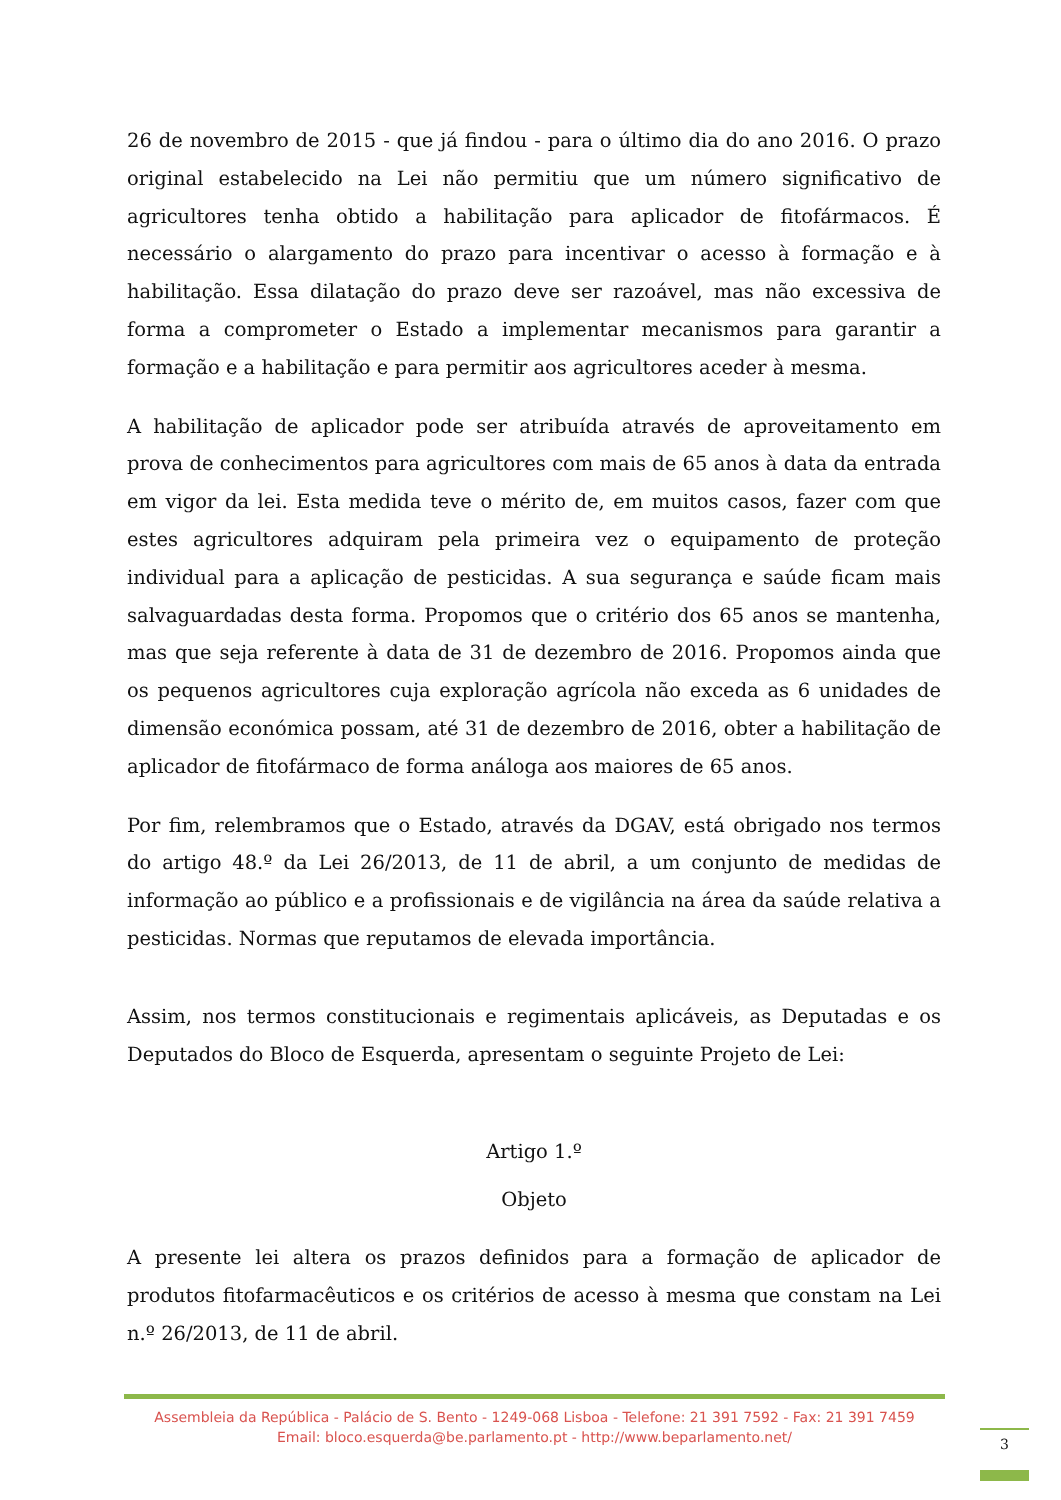26 de novembro de 2015 - que já findou - para o último dia do ano 2016. O prazo original estabelecido na Lei não permitiu que um número significativo de agricultores tenha obtido a habilitação para aplicador de fitofármacos. É necessário o alargamento do prazo para incentivar o acesso à formação e à habilitação. Essa dilatação do prazo deve ser razoável, mas não excessiva de forma a comprometer o Estado a implementar mecanismos para garantir a formação e a habilitação e para permitir aos agricultores aceder à mesma.
A habilitação de aplicador pode ser atribuída através de aproveitamento em prova de conhecimentos para agricultores com mais de 65 anos à data da entrada em vigor da lei. Esta medida teve o mérito de, em muitos casos, fazer com que estes agricultores adquiram pela primeira vez o equipamento de proteção individual para a aplicação de pesticidas. A sua segurança e saúde ficam mais salvaguardadas desta forma. Propomos que o critério dos 65 anos se mantenha, mas que seja referente à data de 31 de dezembro de 2016. Propomos ainda que os pequenos agricultores cuja exploração agrícola não exceda as 6 unidades de dimensão económica possam, até 31 de dezembro de 2016, obter a habilitação de aplicador de fitofármaco de forma análoga aos maiores de 65 anos.
Por fim, relembramos que o Estado, através da DGAV, está obrigado nos termos do artigo 48.º da Lei 26/2013, de 11 de abril, a um conjunto de medidas de informação ao público e a profissionais e de vigilância na área da saúde relativa a pesticidas. Normas que reputamos de elevada importância.
Assim, nos termos constitucionais e regimentais aplicáveis, as Deputadas e os Deputados do Bloco de Esquerda, apresentam o seguinte Projeto de Lei:
Artigo 1.º
Objeto
A presente lei altera os prazos definidos para a formação de aplicador de produtos fitofarmacêuticos e os critérios de acesso à mesma que constam na Lei n.º 26/2013, de 11 de abril.
Assembleia da República - Palácio de S. Bento - 1249-068 Lisboa - Telefone: 21 391 7592 - Fax: 21 391 7459
Email: bloco.esquerda@be.parlamento.pt - http://www.beparlamento.net/
3